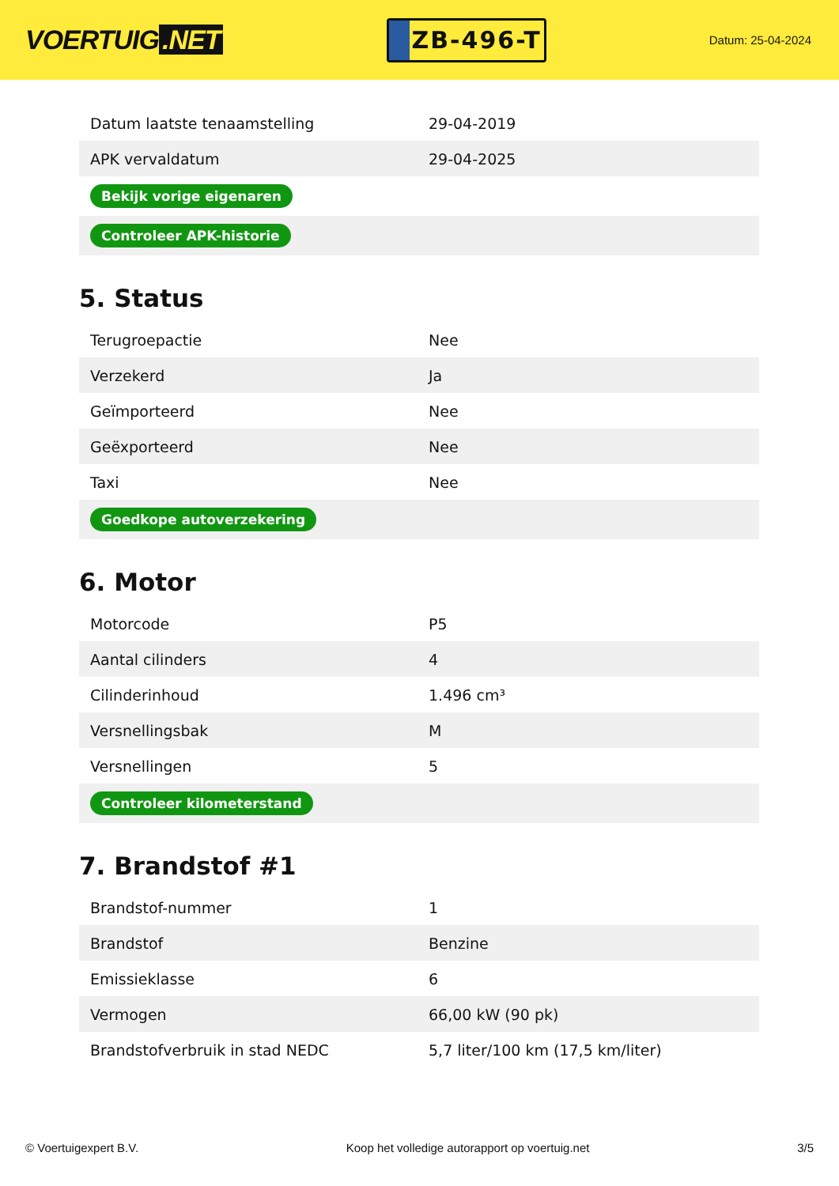VOERTUIG.NET
ZB-496-T
Datum: 25-04-2024
| Datum laatste tenaamstelling | 29-04-2019 |
| APK vervaldatum | 29-04-2025 |
| Bekijk vorige eigenaren | |
| Controleer APK-historie | |
5. Status
| Terugroepactie | Nee |
| Verzekerd | Ja |
| Geïmporteerd | Nee |
| Geëxporteerd | Nee |
| Taxi | Nee |
| Goedkope autoverzekering | |
6. Motor
| Motorcode | P5 |
| Aantal cilinders | 4 |
| Cilinderinhoud | 1.496 cm³ |
| Versnellingsbak | M |
| Versnellingen | 5 |
| Controleer kilometerstand | |
7. Brandstof #1
| Brandstof-nummer | 1 |
| Brandstof | Benzine |
| Emissieklasse | 6 |
| Vermogen | 66,00 kW (90 pk) |
| Brandstofverbruik in stad NEDC | 5,7 liter/100 km (17,5 km/liter) |
© Voertuigexpert B.V. Koop het volledige autorapport op voertuig.net 3/5